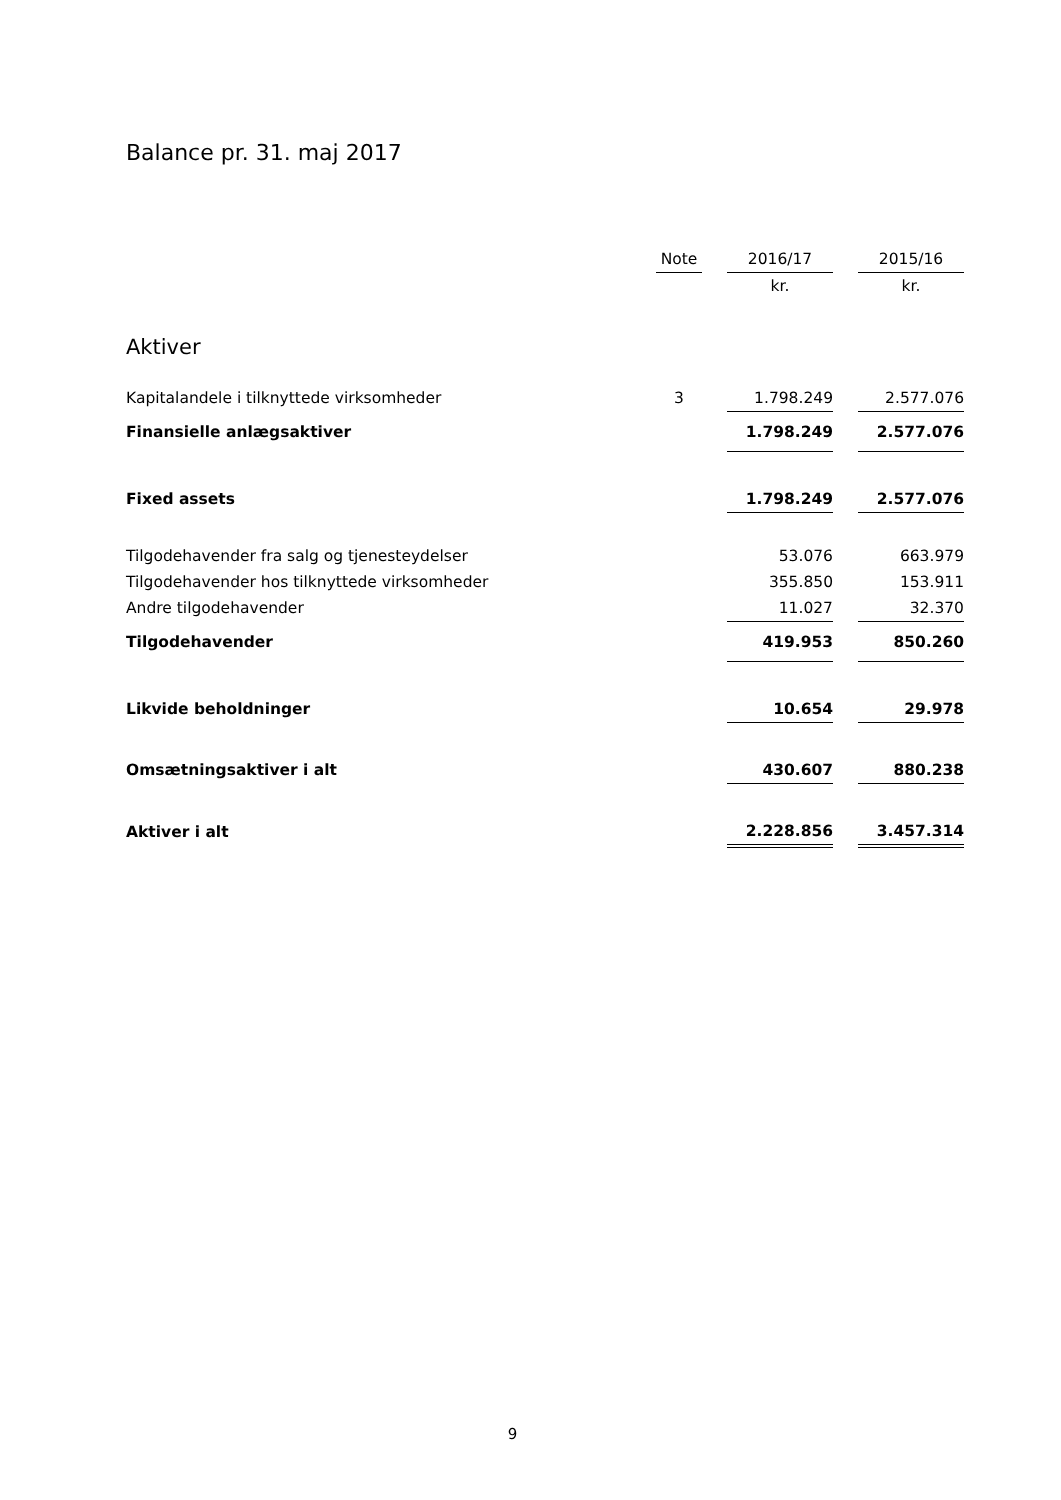Balance pr. 31. maj 2017
| | Note | | 2016/17 | | 2015/16 |
| --- | --- | --- | --- | --- | --- |
| | | | kr. | | kr. |
| Aktiver | | | | | |
| Kapitalandele i tilknyttede virksomheder | 3 | | 1.798.249 | | 2.577.076 |
| Finansielle anlægsaktiver | | | 1.798.249 | | 2.577.076 |
| Fixed assets | | | 1.798.249 | | 2.577.076 |
| Tilgodehavender fra salg og tjenesteydelser | | | 53.076 | | 663.979 |
| Tilgodehavender hos tilknyttede virksomheder | | | 355.850 | | 153.911 |
| Andre tilgodehavender | | | 11.027 | | 32.370 |
| Tilgodehavender | | | 419.953 | | 850.260 |
| Likvide beholdninger | | | 10.654 | | 29.978 |
| Omsætningsaktiver i alt | | | 430.607 | | 880.238 |
| Aktiver i alt | | | 2.228.856 | | 3.457.314 |
9